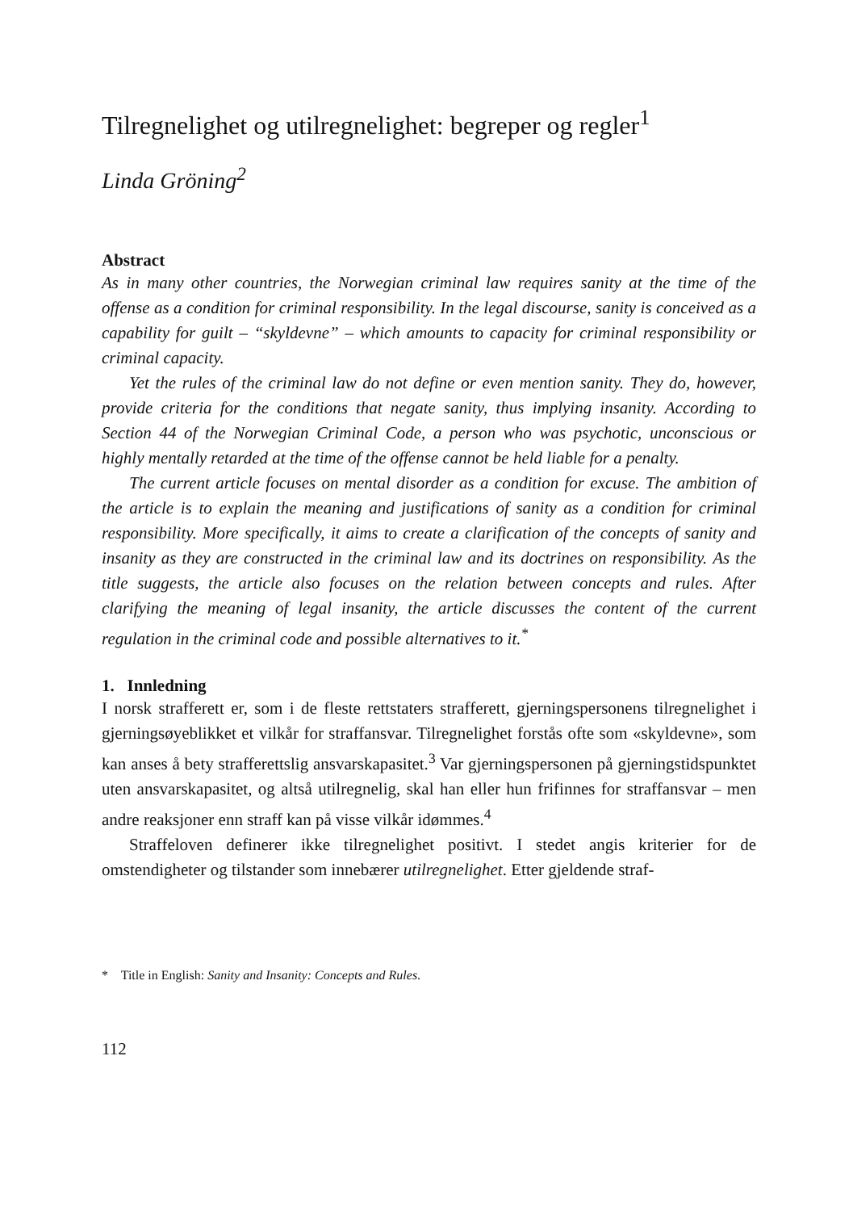Tilregnelighet og utilregnelighet: begreper og regler<sup>1</sup>
Linda Gröning<sup>2</sup>
Abstract
As in many other countries, the Norwegian criminal law requires sanity at the time of the offense as a condition for criminal responsibility. In the legal discourse, sanity is conceived as a capability for guilt – “skyldevne” – which amounts to capacity for criminal responsibility or criminal capacity.
Yet the rules of the criminal law do not define or even mention sanity. They do, however, provide criteria for the conditions that negate sanity, thus implying insanity. According to Section 44 of the Norwegian Criminal Code, a person who was psychotic, unconscious or highly mentally retarded at the time of the offense cannot be held liable for a penalty.
The current article focuses on mental disorder as a condition for excuse. The ambition of the article is to explain the meaning and justifications of sanity as a condition for criminal responsibility. More specifically, it aims to create a clarification of the concepts of sanity and insanity as they are constructed in the criminal law and its doctrines on responsibility. As the title suggests, the article also focuses on the relation between concepts and rules. After clarifying the meaning of legal insanity, the article discusses the content of the current regulation in the criminal code and possible alternatives to it.<sup>*</sup>
1. Innledning
I norsk strafferett er, som i de fleste rettstaters strafferett, gjerningspersonens tilregnelighet i gjerningsøyeblikket et vilkår for straffansvar. Tilregnelighet forstås ofte som «skyldevne», som kan anses å bety strafferettslig ansvarskapasitet.<sup>3</sup> Var gjerningspersonen på gjerningstidspunktet uten ansvarskapasitet, og altså utilregnelig, skal han eller hun frifinnes for straffansvar – men andre reaksjoner enn straff kan på visse vilkår idømmes.<sup>4</sup>
Straffeloven definerer ikke tilregnelighet positivt. I stedet angis kriterier for de omstendigheter og tilstander som innebærer utilregnelighet. Etter gjeldende straf-
* Title in English: Sanity and Insanity: Concepts and Rules.
112